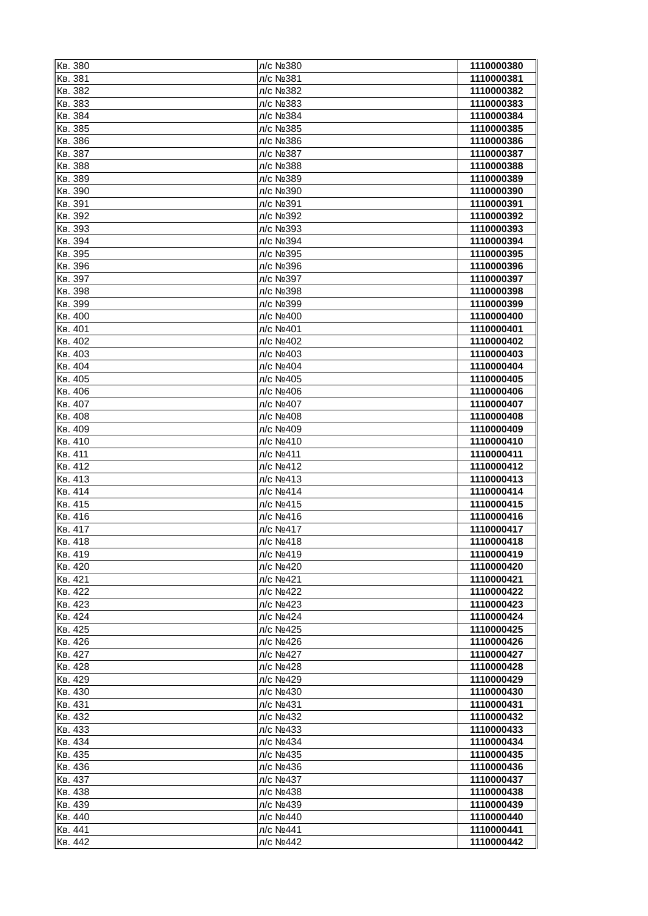| Кв. 380 | л/с №380 | 1110000380 |
| Кв. 381 | л/с №381 | 1110000381 |
| Кв. 382 | л/с №382 | 1110000382 |
| Кв. 383 | л/с №383 | 1110000383 |
| Кв. 384 | л/с №384 | 1110000384 |
| Кв. 385 | л/с №385 | 1110000385 |
| Кв. 386 | л/с №386 | 1110000386 |
| Кв. 387 | л/с №387 | 1110000387 |
| Кв. 388 | л/с №388 | 1110000388 |
| Кв. 389 | л/с №389 | 1110000389 |
| Кв. 390 | л/с №390 | 1110000390 |
| Кв. 391 | л/с №391 | 1110000391 |
| Кв. 392 | л/с №392 | 1110000392 |
| Кв. 393 | л/с №393 | 1110000393 |
| Кв. 394 | л/с №394 | 1110000394 |
| Кв. 395 | л/с №395 | 1110000395 |
| Кв. 396 | л/с №396 | 1110000396 |
| Кв. 397 | л/с №397 | 1110000397 |
| Кв. 398 | л/с №398 | 1110000398 |
| Кв. 399 | л/с №399 | 1110000399 |
| Кв. 400 | л/с №400 | 1110000400 |
| Кв. 401 | л/с №401 | 1110000401 |
| Кв. 402 | л/с №402 | 1110000402 |
| Кв. 403 | л/с №403 | 1110000403 |
| Кв. 404 | л/с №404 | 1110000404 |
| Кв. 405 | л/с №405 | 1110000405 |
| Кв. 406 | л/с №406 | 1110000406 |
| Кв. 407 | л/с №407 | 1110000407 |
| Кв. 408 | л/с №408 | 1110000408 |
| Кв. 409 | л/с №409 | 1110000409 |
| Кв. 410 | л/с №410 | 1110000410 |
| Кв. 411 | л/с №411 | 1110000411 |
| Кв. 412 | л/с №412 | 1110000412 |
| Кв. 413 | л/с №413 | 1110000413 |
| Кв. 414 | л/с №414 | 1110000414 |
| Кв. 415 | л/с №415 | 1110000415 |
| Кв. 416 | л/с №416 | 1110000416 |
| Кв. 417 | л/с №417 | 1110000417 |
| Кв. 418 | л/с №418 | 1110000418 |
| Кв. 419 | л/с №419 | 1110000419 |
| Кв. 420 | л/с №420 | 1110000420 |
| Кв. 421 | л/с №421 | 1110000421 |
| Кв. 422 | л/с №422 | 1110000422 |
| Кв. 423 | л/с №423 | 1110000423 |
| Кв. 424 | л/с №424 | 1110000424 |
| Кв. 425 | л/с №425 | 1110000425 |
| Кв. 426 | л/с №426 | 1110000426 |
| Кв. 427 | л/с №427 | 1110000427 |
| Кв. 428 | л/с №428 | 1110000428 |
| Кв. 429 | л/с №429 | 1110000429 |
| Кв. 430 | л/с №430 | 1110000430 |
| Кв. 431 | л/с №431 | 1110000431 |
| Кв. 432 | л/с №432 | 1110000432 |
| Кв. 433 | л/с №433 | 1110000433 |
| Кв. 434 | л/с №434 | 1110000434 |
| Кв. 435 | л/с №435 | 1110000435 |
| Кв. 436 | л/с №436 | 1110000436 |
| Кв. 437 | л/с №437 | 1110000437 |
| Кв. 438 | л/с №438 | 1110000438 |
| Кв. 439 | л/с №439 | 1110000439 |
| Кв. 440 | л/с №440 | 1110000440 |
| Кв. 441 | л/с №441 | 1110000441 |
| Кв. 442 | л/с №442 | 1110000442 |